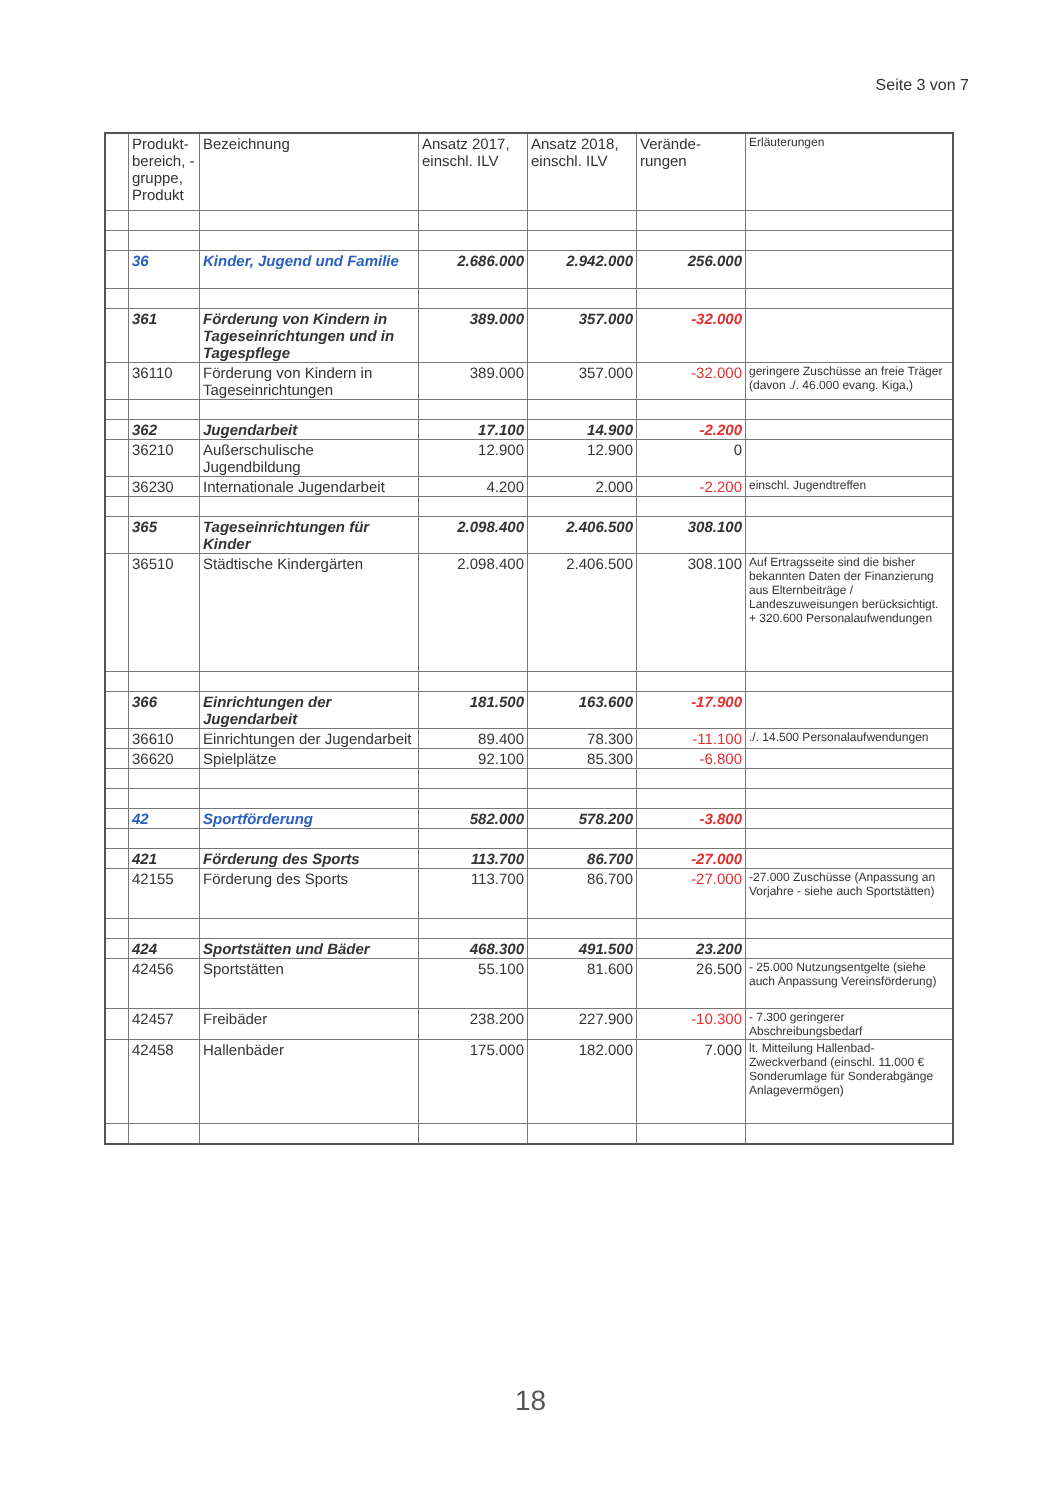Seite 3 von 7
| | Produkt-bereich, -gruppe, Produkt | Bezeichnung | Ansatz 2017, einschl. ILV | Ansatz 2018, einschl. ILV | Verände-rungen | Erläuterungen |
| --- | --- | --- | --- | --- | --- | --- |
| | 36 | Kinder, Jugend und Familie | 2.686.000 | 2.942.000 | 256.000 | |
| | 361 | Förderung von Kindern in Tageseinrichtungen und in Tagespflege | 389.000 | 357.000 | -32.000 | |
| | 36110 | Förderung von Kindern in Tageseinrichtungen | 389.000 | 357.000 | -32.000 | geringere Zuschüsse an freie Träger (davon ./. 46.000 evang. Kiga,) |
| | 362 | Jugendarbeit | 17.100 | 14.900 | -2.200 | |
| | 36210 | Außerschulische Jugendbildung | 12.900 | 12.900 | 0 | |
| | 36230 | Internationale Jugendarbeit | 4.200 | 2.000 | -2.200 | einschl. Jugendtreffen |
| | 365 | Tageseinrichtungen für Kinder | 2.098.400 | 2.406.500 | 308.100 | |
| | 36510 | Städtische Kindergärten | 2.098.400 | 2.406.500 | 308.100 | Auf Ertragsseite sind die bisher bekannten Daten der Finanzierung aus Elternbeiträge / Landeszuweisungen berücksichtigt. + 320.600 Personalaufwendungen |
| | 366 | Einrichtungen der Jugendarbeit | 181.500 | 163.600 | -17.900 | |
| | 36610 | Einrichtungen der Jugendarbeit | 89.400 | 78.300 | -11.100 | ./. 14.500 Personalaufwendungen |
| | 36620 | Spielplätze | 92.100 | 85.300 | -6.800 | |
| | 42 | Sportförderung | 582.000 | 578.200 | -3.800 | |
| | 421 | Förderung des Sports | 113.700 | 86.700 | -27.000 | |
| | 42155 | Förderung des Sports | 113.700 | 86.700 | -27.000 | -27.000 Zuschüsse (Anpassung an Vorjahre - siehe auch Sportstätten) |
| | 424 | Sportstätten und Bäder | 468.300 | 491.500 | 23.200 | |
| | 42456 | Sportstätten | 55.100 | 81.600 | 26.500 | - 25.000 Nutzungsentgelte (siehe auch Anpassung Vereinsförderung) |
| | 42457 | Freibäder | 238.200 | 227.900 | -10.300 | - 7.300 geringerer Abschreibungsbedarf |
| | 42458 | Hallenbäder | 175.000 | 182.000 | 7.000 | lt. Mitteilung Hallenbad-Zweckverband (einschl. 11.000 € Sonderumlage für Sonderabgänge Anlagevermögen) |
18